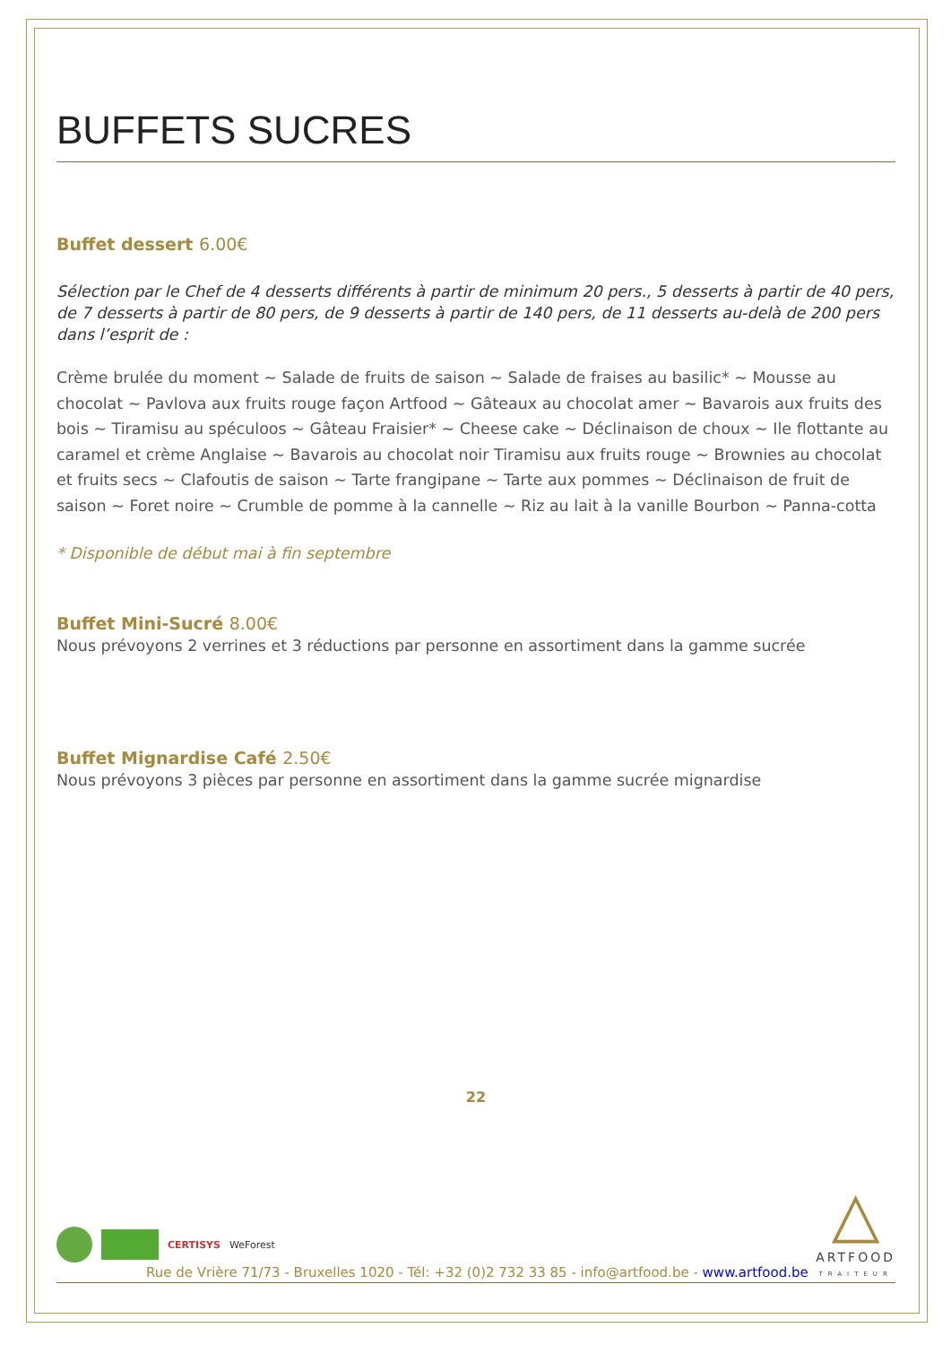BUFFETS SUCRES
Buffet dessert 6.00€
Sélection par le Chef de 4 desserts différents à partir de minimum 20 pers., 5 desserts à partir de 40 pers, de 7 desserts à partir de 80 pers, de 9 desserts à partir de 140 pers, de 11 desserts au-delà de 200 pers dans l’esprit de :
Crème brulée du moment ~ Salade de fruits de saison ~ Salade de fraises au basilic* ~ Mousse au chocolat ~ Pavlova aux fruits rouge façon Artfood ~ Gâteaux au chocolat amer ~ Bavarois aux fruits des bois ~ Tiramisu au spéculoos ~ Gâteau Fraisier* ~ Cheese cake ~ Déclinaison de choux ~ Ile flottante au caramel et crème Anglaise ~ Bavarois au chocolat noir Tiramisu aux fruits rouge ~ Brownies au chocolat et fruits secs ~ Clafoutis de saison ~ Tarte frangipane ~ Tarte aux pommes ~ Déclinaison de fruit de saison ~ Foret noire ~ Crumble de pomme à la cannelle ~ Riz au lait à la vanille Bourbon ~ Panna-cotta
* Disponible de début mai à fin septembre
Buffet Mini-Sucré 8.00€
Nous prévoyons 2 verrines et 3 réductions par personne en assortiment dans la gamme sucrée
Buffet Mignardise Café 2.50€
Nous prévoyons 3 pièces par personne en assortiment dans la gamme sucrée mignardise
22
CERTISYS WeForest
Rue de Vrière 71/73 - Bruxelles 1020 - Tél: +32 (0)2 732 33 85 - info@artfood.be - www.artfood.be
△
ARTFOOD
TRAITEUR